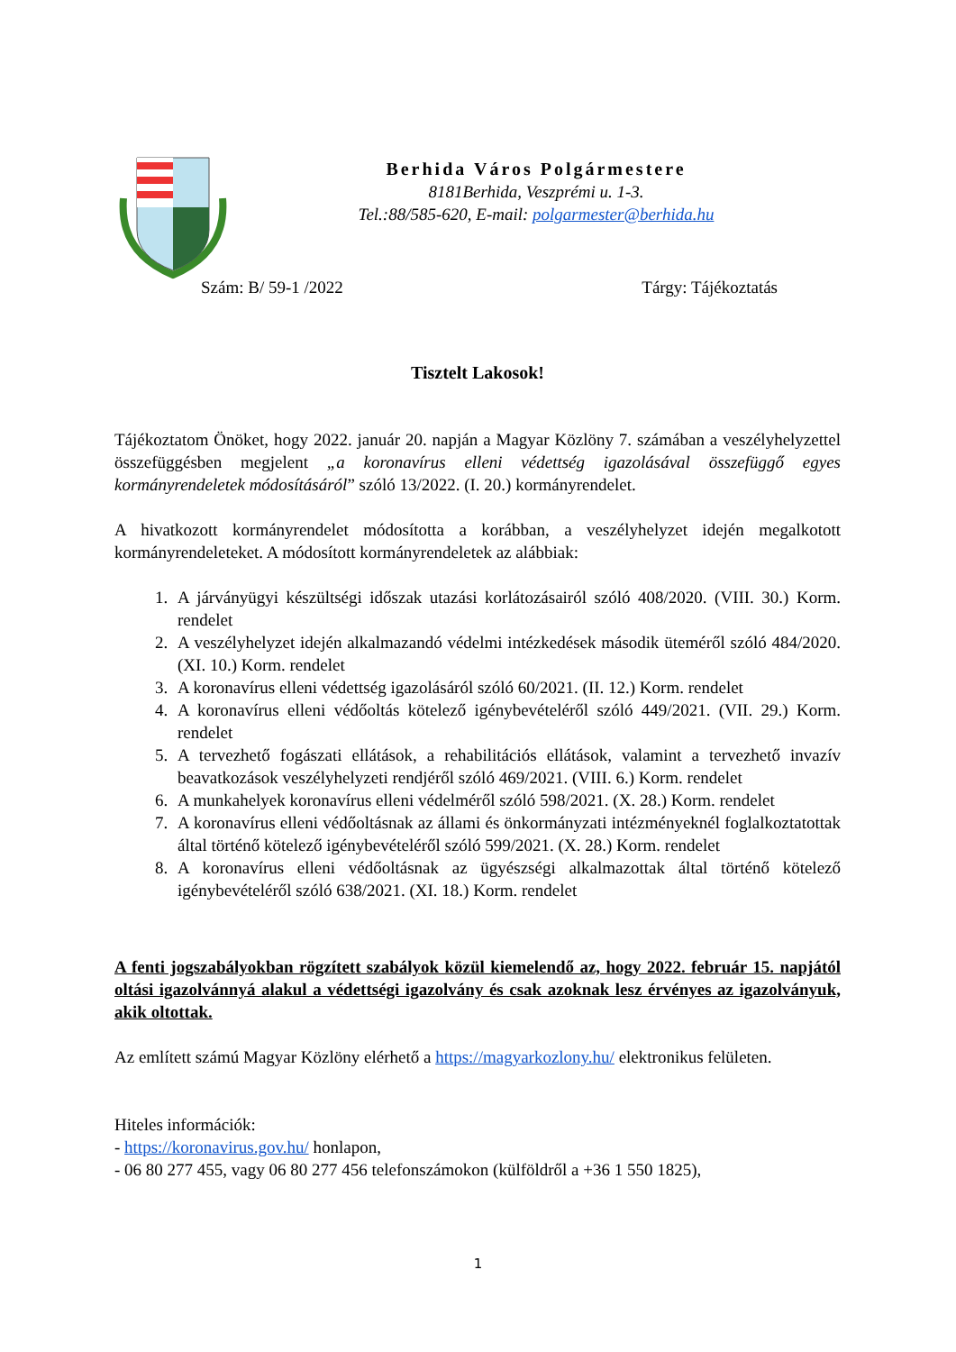Berhida Város Polgármestere
8181Berhida, Veszprémi u. 1-3.
Tel.:88/585-620, E-mail: polgarmester@berhida.hu
Szám: B/ 59-1 /2022 Tárgy: Tájékoztatás
Tisztelt Lakosok!
Tájékoztatom Önöket, hogy 2022. január 20. napján a Magyar Közlöny 7. számában a veszélyhelyzettel összefüggésben megjelent „a koronavírus elleni védettség igazolásával összefüggő egyes kormányrendeletek módosításáról” szóló 13/2022. (I. 20.) kormányrendelet.
A hivatkozott kormányrendelet módosította a korábban, a veszélyhelyzet idején megalkotott kormányrendeleteket. A módosított kormányrendeletek az alábbiak:
1. A járványügyi készültségi időszak utazási korlátozásairól szóló 408/2020. (VIII. 30.) Korm. rendelet
2. A veszélyhelyzet idején alkalmazandó védelmi intézkedések második üteméről szóló 484/2020. (XI. 10.) Korm. rendelet
3. A koronavírus elleni védettség igazolásáról szóló 60/2021. (II. 12.) Korm. rendelet
4. A koronavírus elleni védőoltás kötelező igénybevételéről szóló 449/2021. (VII. 29.) Korm. rendelet
5. A tervezhető fogászati ellátások, a rehabilitációs ellátások, valamint a tervezhető invazív beavatkozások veszélyhelyzeti rendjéről szóló 469/2021. (VIII. 6.) Korm. rendelet
6. A munkahelyek koronavírus elleni védelméről szóló 598/2021. (X. 28.) Korm. rendelet
7. A koronavírus elleni védőoltásnak az állami és önkormányzati intézményeknél foglalkoztatottak által történő kötelező igénybevételéről szóló 599/2021. (X. 28.) Korm. rendelet
8. A koronavírus elleni védőoltásnak az ügyészségi alkalmazottak által történő kötelező igénybevételéről szóló 638/2021. (XI. 18.) Korm. rendelet
A fenti jogszabályokban rögzített szabályok közül kiemelendő az, hogy 2022. február 15. napjától oltási igazolvánnyá alakul a védettségi igazolvány és csak azoknak lesz érvényes az igazolványuk, akik oltottak.
Az említett számú Magyar Közlöny elérhető a https://magyarkozlony.hu/ elektronikus felületen.
Hiteles információk:
- https://koronavirus.gov.hu/ honlapon,
- 06 80 277 455, vagy 06 80 277 456 telefonszámokon (külföldről a +36 1 550 1825),
1